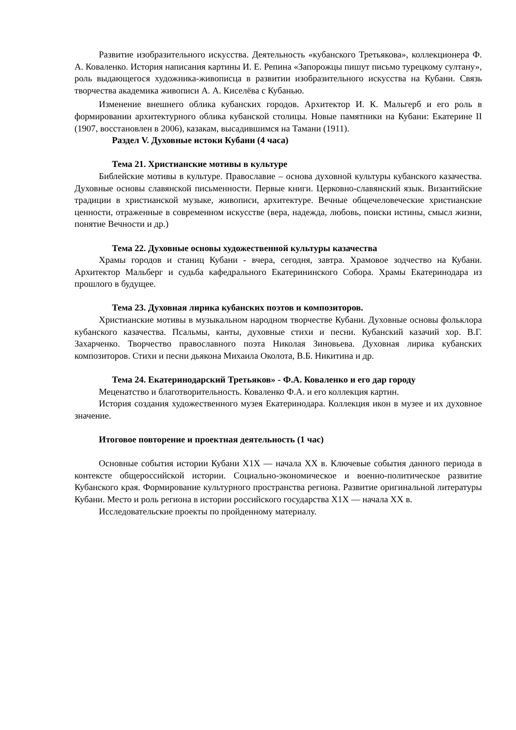Развитие изобразительного искусства. Деятельность «кубанского Третьякова», коллекционера Ф. А. Коваленко. История написания картины И. Е. Репина «Запорожцы пишут письмо турецкому султану», роль выдающегося художника-живописца в развитии изобразительного искусства на Кубани. Связь творчества академика живописи А. А. Киселёва с Кубанью.
Изменение внешнего облика кубанских городов. Архитектор И. К. Мальгерб и его роль в формировании архитектурного облика кубанской столицы. Новые памятники на Кубани: Екатерине II (1907, восстановлен в 2006), казакам, высадившимся на Тамани (1911).
Раздел V. Духовные истоки Кубани (4 часа)
Тема 21. Христианские мотивы в культуре
Библейские мотивы в культуре. Православие – основа духовной культуры кубанского казачества. Духовные основы славянской письменности. Первые книги. Церковно-славянский язык. Византийские традиции в христианской музыке, живописи, архитектуре. Вечные общечеловеческие христианские ценности, отраженные в современном искусстве (вера, надежда, любовь, поиски истины, смысл жизни, понятие Вечности и др.)
Тема 22. Духовные основы художественной культуры казачества
Храмы городов и станиц Кубани - вчера, сегодня, завтра. Храмовое зодчество на Кубани. Архитектор Мальберг и судьба кафедрального Екатерининского Собора. Храмы Екатеринодара из прошлого в будущее.
Тема 23. Духовная лирика кубанских поэтов и композиторов.
Христианские мотивы в музыкальном народном творчестве Кубани. Духовные основы фольклора кубанского казачества. Псальмы, канты, духовные стихи и песни. Кубанский казачий хор. В.Г. Захарченко. Творчество православного поэта Николая Зиновьева. Духовная лирика кубанских композиторов. Стихи и песни дьякона Михаила Околота, В.Б. Никитина и др.
Тема 24. Екатеринодарский Третьяков» - Ф.А. Коваленко и его дар городу
Меценатство и благотворительность. Коваленко Ф.А. и его коллекция картин.
История создания художественного музея Екатеринодара. Коллекция икон в музее и их духовное значение.
Итоговое повторение и проектная деятельность (1 час)
Основные события истории Кубани X1X — начала XX в. Ключевые события данного периода в контексте общероссийской истории. Социально-экономическое и военно-политическое развитие Кубанского края. Формирование культурного пространства региона. Развитие оригинальной литературы Кубани. Место и роль региона в истории российского государства X1X — начала XX в.
Исследовательские проекты по пройденному материалу.